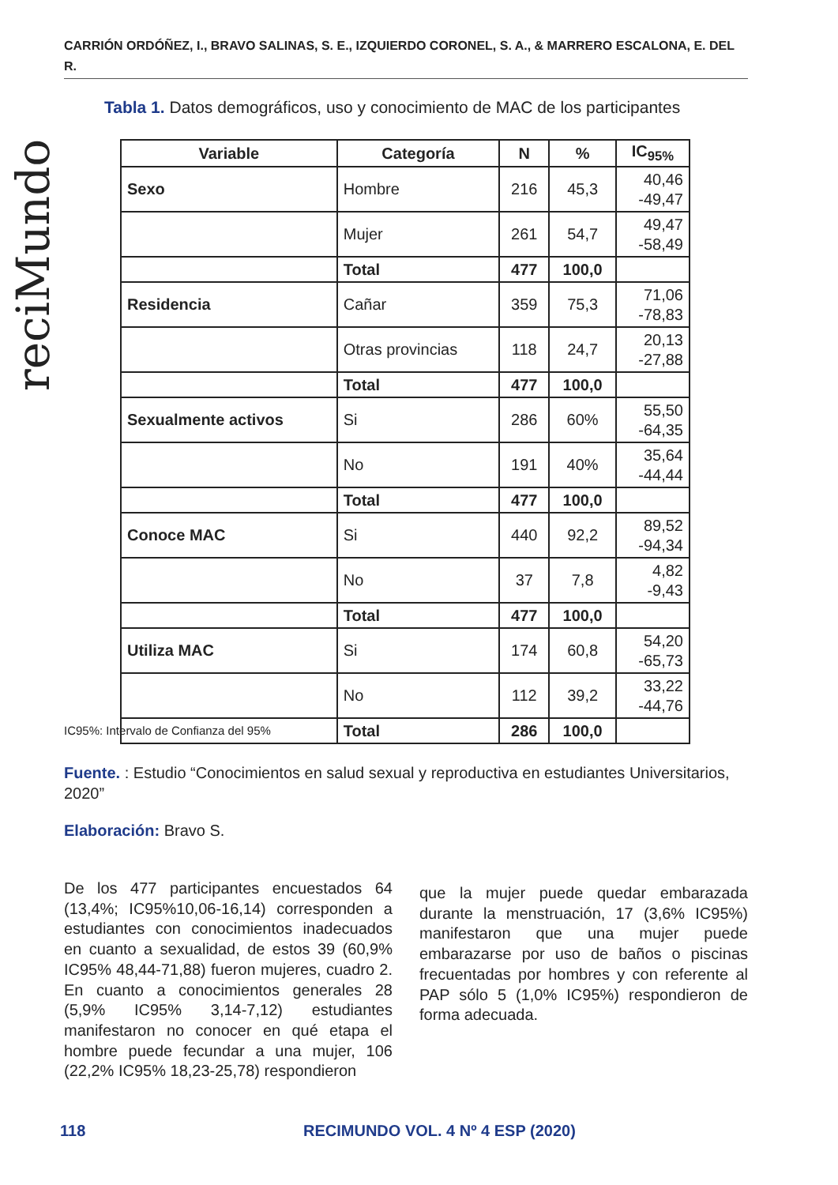CARRIÓN ORDÓÑEZ, I., BRAVO SALINAS, S. E., IZQUIERDO CORONEL, S. A., & MARRERO ESCALONA, E. DEL R.
reciMundo
Tabla 1. Datos demográficos, uso y conocimiento de MAC de los participantes
| Variable | Categoría | N | % | IC<sub>95%</sub> |
| --- | --- | --- | --- | --- |
| Sexo | Hombre | 216 | 45,3 | 40,46 -49,47 |
| | Mujer | 261 | 54,7 | 49,47 -58,49 |
| | Total | 477 | 100,0 | |
| Residencia | Cañar | 359 | 75,3 | 71,06 -78,83 |
| | Otras provincias | 118 | 24,7 | 20,13 -27,88 |
| | Total | 477 | 100,0 | |
| Sexualmente activos | Si | 286 | 60% | 55,50 -64,35 |
| | No | 191 | 40% | 35,64 -44,44 |
| | Total | 477 | 100,0 | |
| Conoce MAC | Si | 440 | 92,2 | 89,52 -94,34 |
| | No | 37 | 7,8 | 4,82 -9,43 |
| | Total | 477 | 100,0 | |
| Utiliza MAC | Si | 174 | 60,8 | 54,20 -65,73 |
| | No | 112 | 39,2 | 33,22 -44,76 |
| | Total | 286 | 100,0 | |
IC95%: Intervalo de Confianza del 95%
Fuente. : Estudio “Conocimientos en salud sexual y reproductiva en estudiantes Universitarios, 2020”
Elaboración: Bravo S.
De los 477 participantes encuestados 64 (13,4%; IC95%10,06-16,14) corresponden a estudiantes con conocimientos inadecuados en cuanto a sexualidad, de estos 39 (60,9% IC95% 48,44-71,88) fueron mujeres, cuadro 2. En cuanto a conocimientos generales 28 (5,9% IC95% 3,14-7,12) estudiantes manifestaron no conocer en qué etapa el hombre puede fecundar a una mujer, 106 (22,2% IC95% 18,23-25,78) respondieron
que la mujer puede quedar embarazada durante la menstruación, 17 (3,6% IC95%) manifestaron que una mujer puede embarazarse por uso de baños o piscinas frecuentadas por hombres y con referente al PAP sólo 5 (1,0% IC95%) respondieron de forma adecuada.
118
RECIMUNDO VOL. 4 Nº 4 ESP (2020)